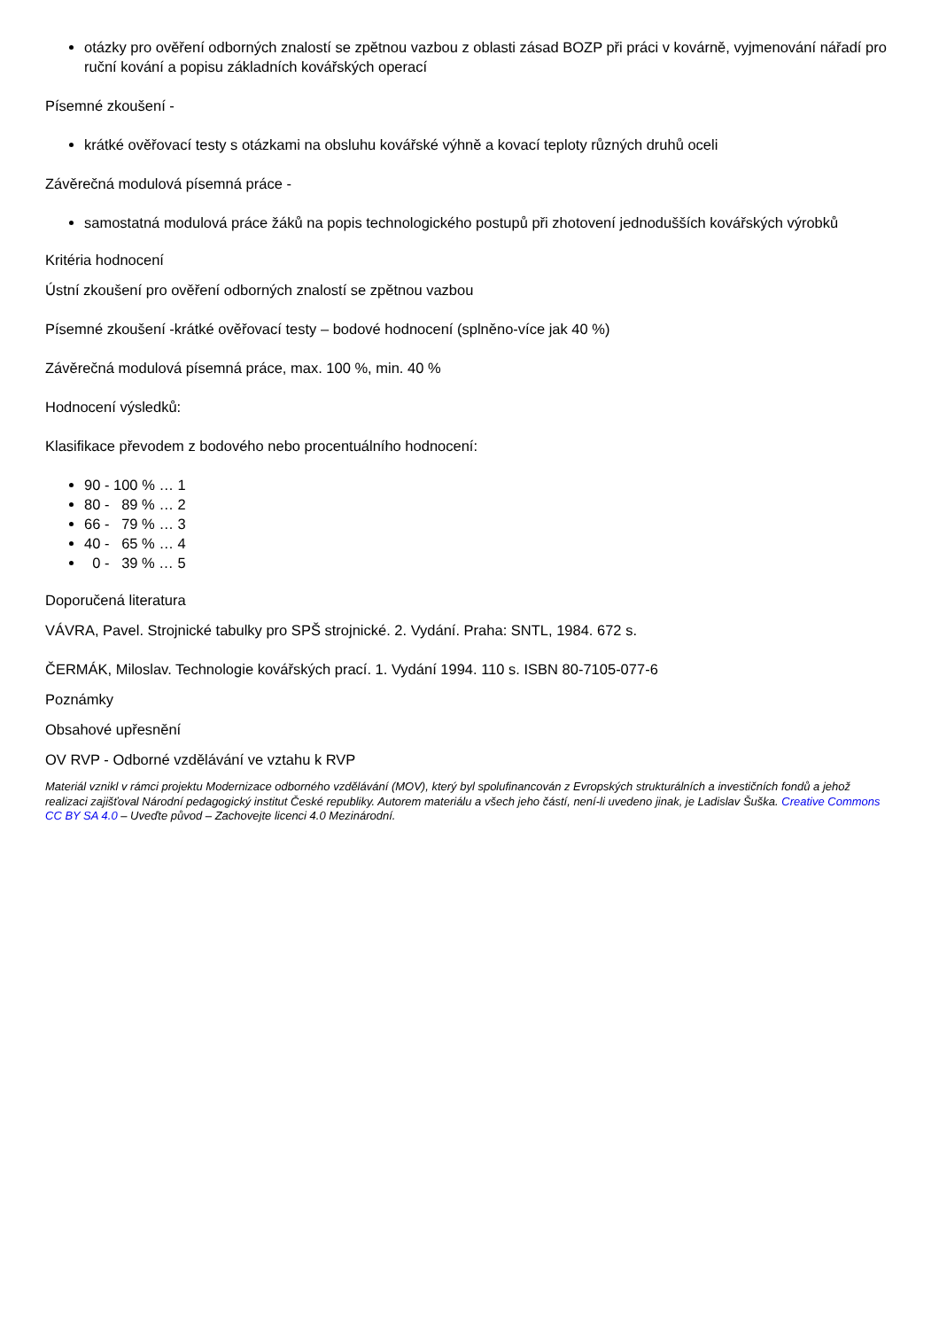otázky pro ověření odborných znalostí se zpětnou vazbou z oblasti zásad BOZP při práci v kovárně, vyjmenování nářadí pro ruční kování a popisu základních kovářských operací
Písemné zkoušení -
krátké ověřovací testy s otázkami na obsluhu kovářské výhně a kovací teploty různých druhů oceli
Závěrečná modulová písemná práce -
samostatná modulová práce žáků na popis technologického postupů při zhotovení jednodušších kovářských výrobků
Kritéria hodnocení
Ústní zkoušení pro ověření odborných znalostí se zpětnou vazbou
Písemné zkoušení -krátké ověřovací testy – bodové hodnocení (splněno-více jak 40 %)
Závěrečná modulová písemná práce, max. 100 %, min. 40 %
Hodnocení výsledků:
Klasifikace převodem z bodového nebo procentuálního hodnocení:
90 - 100 % … 1
80 - 89 % … 2
66 - 79 % … 3
40 - 65 % … 4
0 - 39 % … 5
Doporučená literatura
VÁVRA, Pavel. Strojnické tabulky pro SPŠ strojnické. 2. Vydání. Praha: SNTL, 1984. 672 s.
ČERMÁK, Miloslav. Technologie kovářských prací. 1. Vydání 1994. 110 s. ISBN 80-7105-077-6
Poznámky
Obsahové upřesnění
OV RVP - Odborné vzdělávání ve vztahu k RVP
Materiál vznikl v rámci projektu Modernizace odborného vzdělávání (MOV), který byl spolufinancován z Evropských strukturálních a investičních fondů a jehož realizaci zajišťoval Národní pedagogický institut České republiky. Autorem materiálu a všech jeho částí, není-li uvedeno jinak, je Ladislav Šuška. Creative Commons CC BY SA 4.0 – Uveďte původ – Zachovejte licenci 4.0 Mezinárodní.